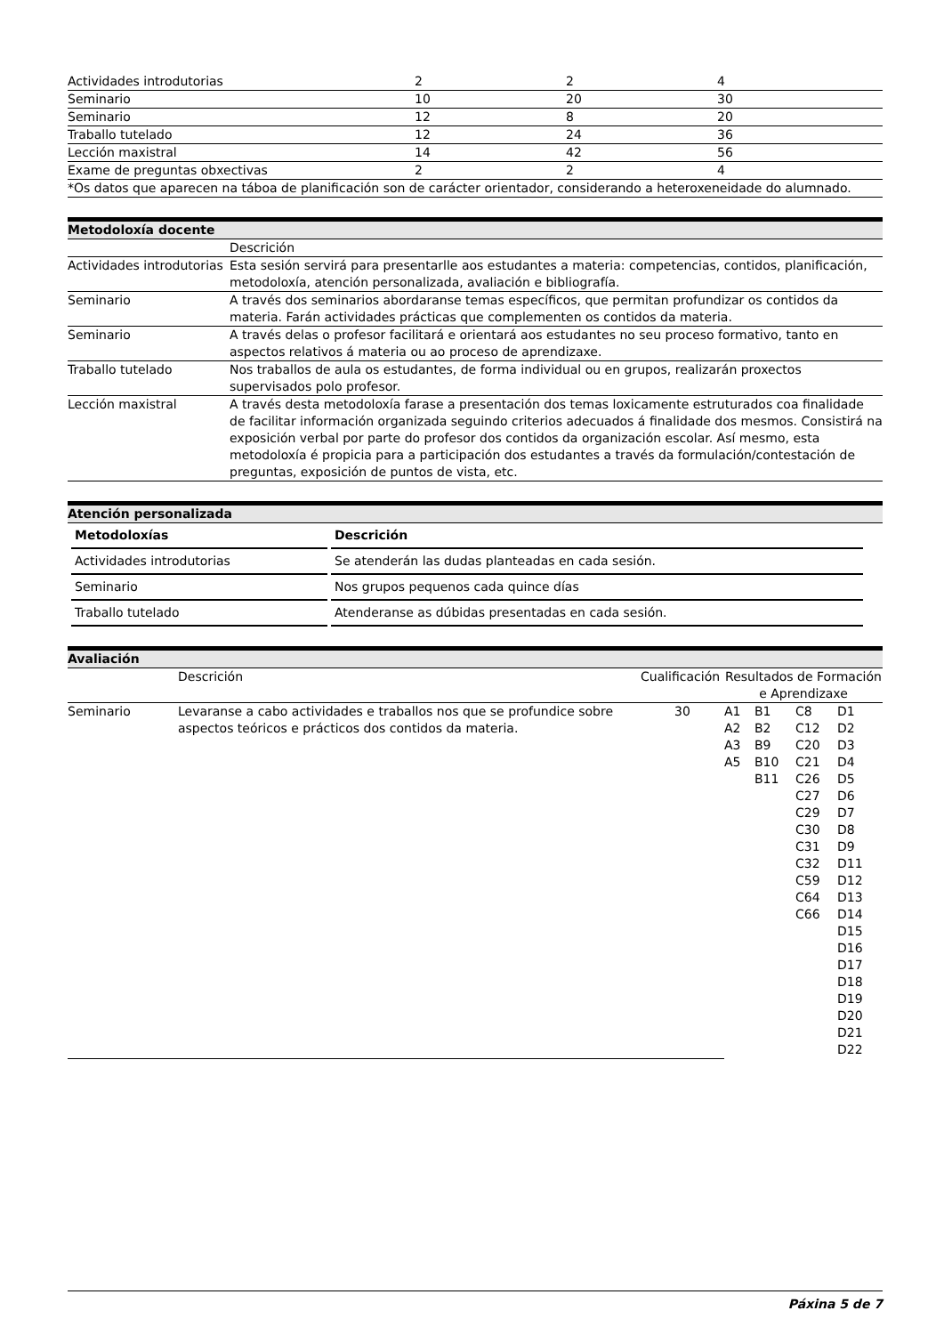| Actividades introdutorias | 2 | 2 | 4 |
| Seminario | 10 | 20 | 30 |
| Seminario | 12 | 8 | 20 |
| Traballo tutelado | 12 | 24 | 36 |
| Lección maxistral | 14 | 42 | 56 |
| Exame de preguntas obxectivas | 2 | 2 | 4 |
| *Os datos que aparecen na táboa de planificación son de carácter orientador, considerando a heteroxeneidade do alumnado. | | | |
Metodoloxía docente
| | Descrición |
| Actividades introdutorias | Esta sesión servirá para presentarlle aos estudantes a materia: competencias, contidos, planificación, metodoloxía, atención personalizada, avaliación e bibliografía. |
| Seminario | A través dos seminarios abordaranse temas específicos, que permitan profundizar os contidos da materia. Farán actividades prácticas que complementen os contidos da materia. |
| Seminario | A través delas o profesor facilitará e orientará aos estudantes no seu proceso formativo, tanto en aspectos relativos á materia ou ao proceso de aprendizaxe. |
| Traballo tutelado | Nos traballos de aula os estudantes, de forma individual ou en grupos, realizarán proxectos supervisados polo profesor. |
| Lección maxistral | A través desta metodoloxía farase a presentación dos temas loxicamente estruturados coa finalidade de facilitar información organizada seguindo criterios adecuados á finalidade dos mesmos. Consistirá na exposición verbal por parte do profesor dos contidos da organización escolar. Así mesmo, esta metodoloxía é propicia para a participación dos estudantes a través da formulación/contestación de preguntas, exposición de puntos de vista, etc. |
Atención personalizada
| Metodoloxías | Descrición |
| --- | --- |
| Actividades introdutorias | Se atenderán las dudas planteadas en cada sesión. |
| Seminario | Nos grupos pequenos cada quince días |
| Traballo tutelado | Atenderanse as dúbidas presentadas en cada sesión. |
Avaliación
| | Descrición | Cualificación | Resultados de Formación e Aprendizaxe | | | |
| Seminario | Levaranse a cabo actividades e traballos nos que se profundice sobre aspectos teóricos e prácticos dos contidos da materia. | 30 | A1 A2 A3 A5 | B1 B2 B9 B10 B11 | C8 C12 C20 C21 C26 C27 C29 C30 C31 C32 C59 C64 C66 | D1 D2 D3 D4 D5 D6 D7 D8 D9 D11 D12 D13 D14 D15 D16 D17 D18 D19 D20 D21 D22 |
Páxina 5 de 7